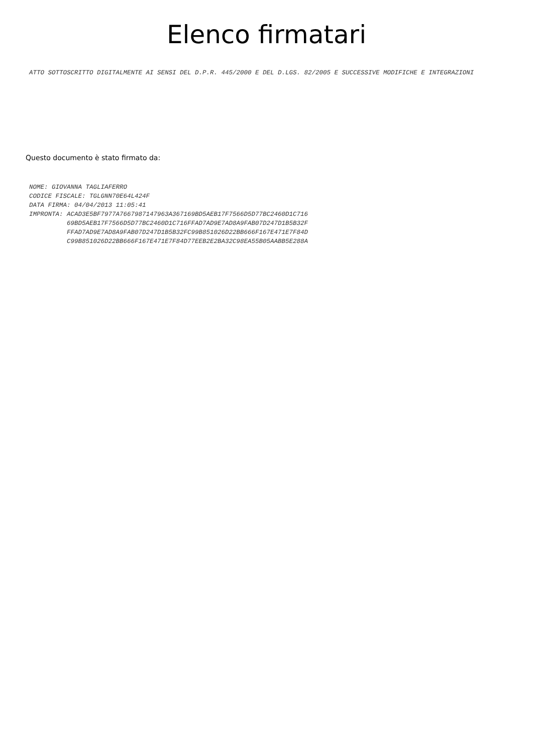Elenco firmatari
ATTO SOTTOSCRITTO DIGITALMENTE AI SENSI DEL D.P.R. 445/2000 E DEL D.LGS. 82/2005 E SUCCESSIVE MODIFICHE E INTEGRAZIONI
Questo documento è stato firmato da:
NOME: GIOVANNA TAGLIAFERRO CODICE FISCALE: TGLGNN70E64L424F DATA FIRMA: 04/04/2013 11:05:41 IMPRONTA: ACAD3E5BF7977A7667987147963A367169BD5AEB17F7566D5D77BC2460D1C716 69BD5AEB17F7566D5D77BC2460D1C716FFAD7AD9E7AD8A9FAB07D247D1B5B32F FFAD7AD9E7AD8A9FAB07D247D1B5B32FC99B851026D22BB666F167E471E7F84D C99B851026D22BB666F167E471E7F84D77EEB2E2BA32C98EA55B05AABB5E288A